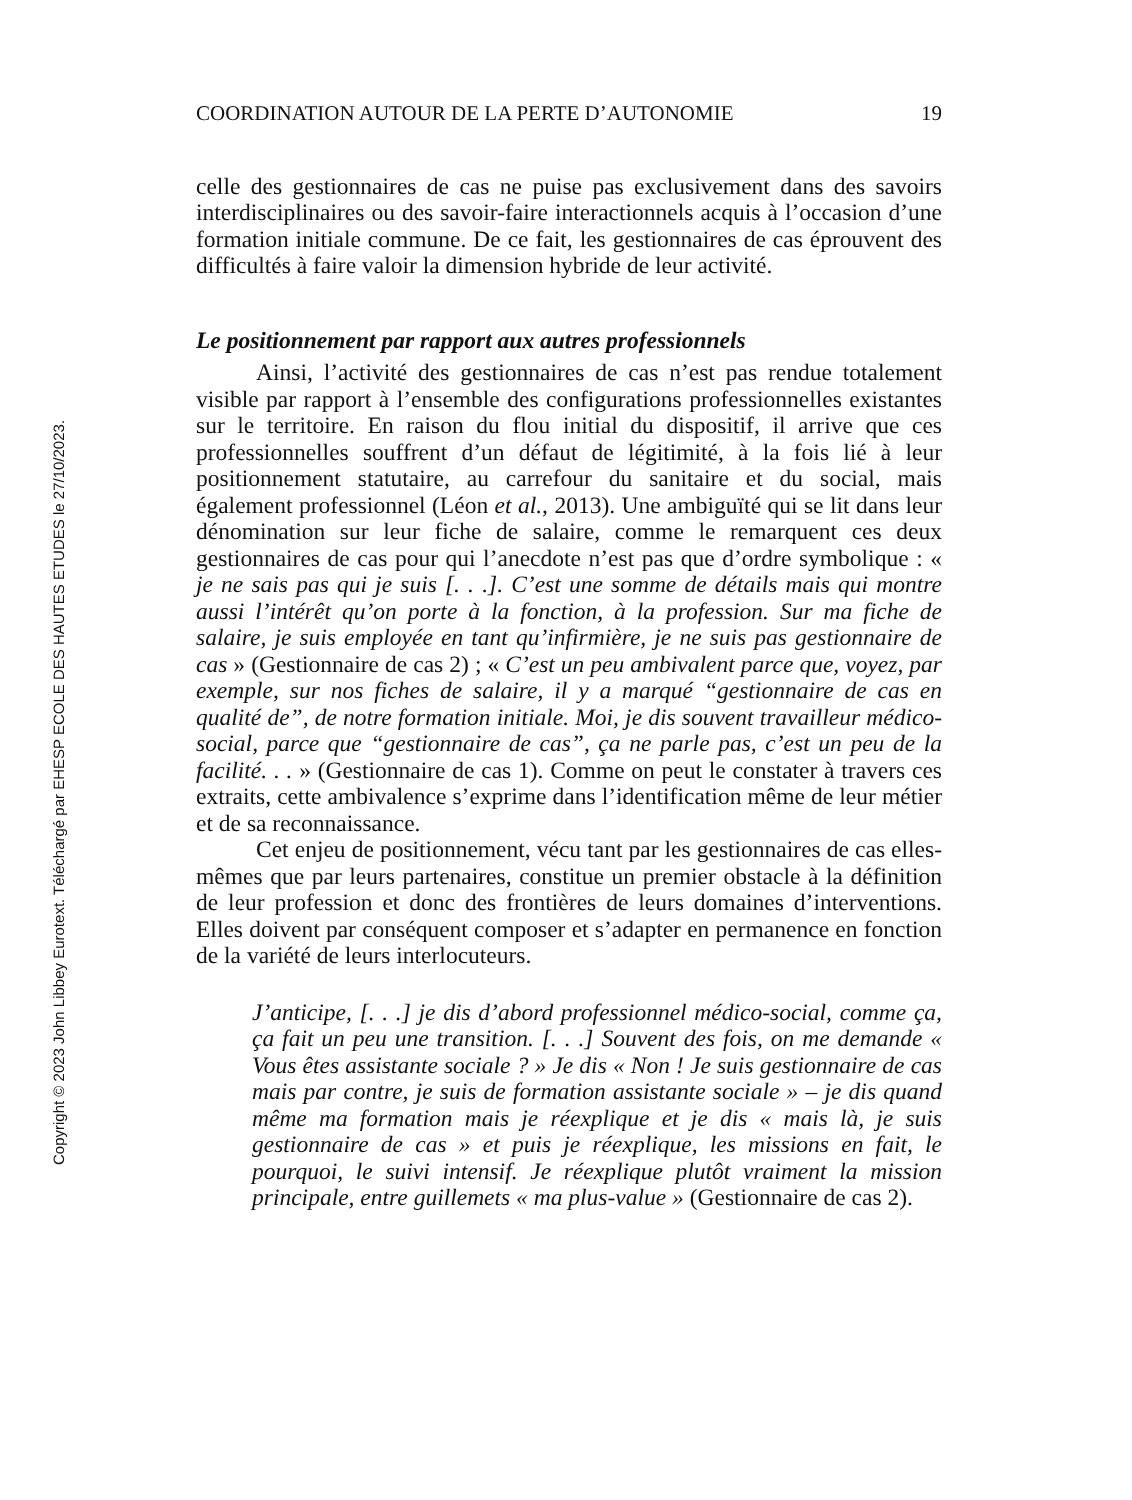Copyright © 2023 John Libbey Eurotext. Téléchargé par EHESP ECOLE DES HAUTES ETUDES le 27/10/2023.
COORDINATION AUTOUR DE LA PERTE D’AUTONOMIE 19
celle des gestionnaires de cas ne puise pas exclusivement dans des savoirs interdisciplinaires ou des savoir-faire interactionnels acquis à l’occasion d’une formation initiale commune. De ce fait, les gestionnaires de cas éprouvent des difficultés à faire valoir la dimension hybride de leur activité.
Le positionnement par rapport aux autres professionnels
Ainsi, l’activité des gestionnaires de cas n’est pas rendue totalement visible par rapport à l’ensemble des configurations professionnelles existantes sur le territoire. En raison du flou initial du dispositif, il arrive que ces professionnelles souffrent d’un défaut de légitimité, à la fois lié à leur positionnement statutaire, au carrefour du sanitaire et du social, mais également professionnel (Léon et al., 2013). Une ambiguïté qui se lit dans leur dénomination sur leur fiche de salaire, comme le remarquent ces deux gestionnaires de cas pour qui l’anecdote n’est pas que d’ordre symbolique : « je ne sais pas qui je suis [. . .]. C’est une somme de détails mais qui montre aussi l’intérêt qu’on porte à la fonction, à la profession. Sur ma fiche de salaire, je suis employée en tant qu’infirmière, je ne suis pas gestionnaire de cas » (Gestionnaire de cas 2) ; « C’est un peu ambivalent parce que, voyez, par exemple, sur nos fiches de salaire, il y a marqué “gestionnaire de cas en qualité de”, de notre formation initiale. Moi, je dis souvent travailleur médico-social, parce que “gestionnaire de cas”, ça ne parle pas, c’est un peu de la facilité. . . » (Gestionnaire de cas 1). Comme on peut le constater à travers ces extraits, cette ambivalence s’exprime dans l’identification même de leur métier et de sa reconnaissance.
Cet enjeu de positionnement, vécu tant par les gestionnaires de cas elles-mêmes que par leurs partenaires, constitue un premier obstacle à la définition de leur profession et donc des frontières de leurs domaines d’interventions. Elles doivent par conséquent composer et s’adapter en permanence en fonction de la variété de leurs interlocuteurs.
J’anticipe, [. . .] je dis d’abord professionnel médico-social, comme ça, ça fait un peu une transition. [. . .] Souvent des fois, on me demande « Vous êtes assistante sociale ? » Je dis « Non ! Je suis gestionnaire de cas mais par contre, je suis de formation assistante sociale » – je dis quand même ma formation mais je réexplique et je dis « mais là, je suis gestionnaire de cas » et puis je réexplique, les missions en fait, le pourquoi, le suivi intensif. Je réexplique plutôt vraiment la mission principale, entre guillemets « ma plus-value » (Gestionnaire de cas 2).